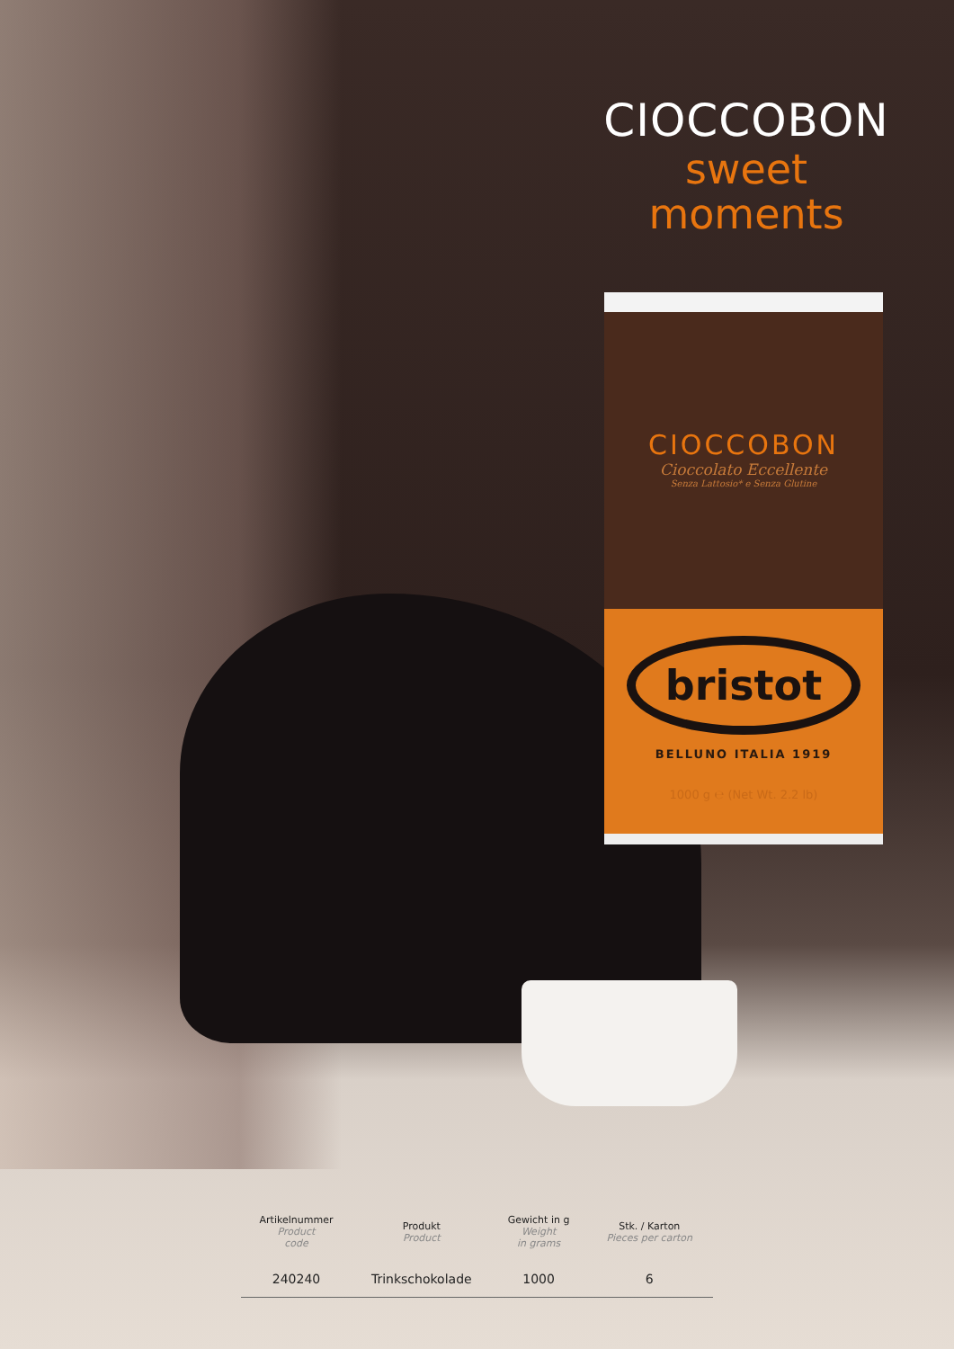CIOCCOBON
sweet
moments
CIOCCOBON
Cioccolato Eccellente
Senza Lattosio* e Senza Glutine
bristot
BELLUNO ITALIA 1919
1000 g ℮ (Net Wt. 2.2 lb)
| Artikelnummer Product code | Produkt Product | Gewicht in g Weight in grams | Stk. / Karton Pieces per carton |
| --- | --- | --- | --- |
| 240240 | Trinkschokolade | 1000 | 6 |